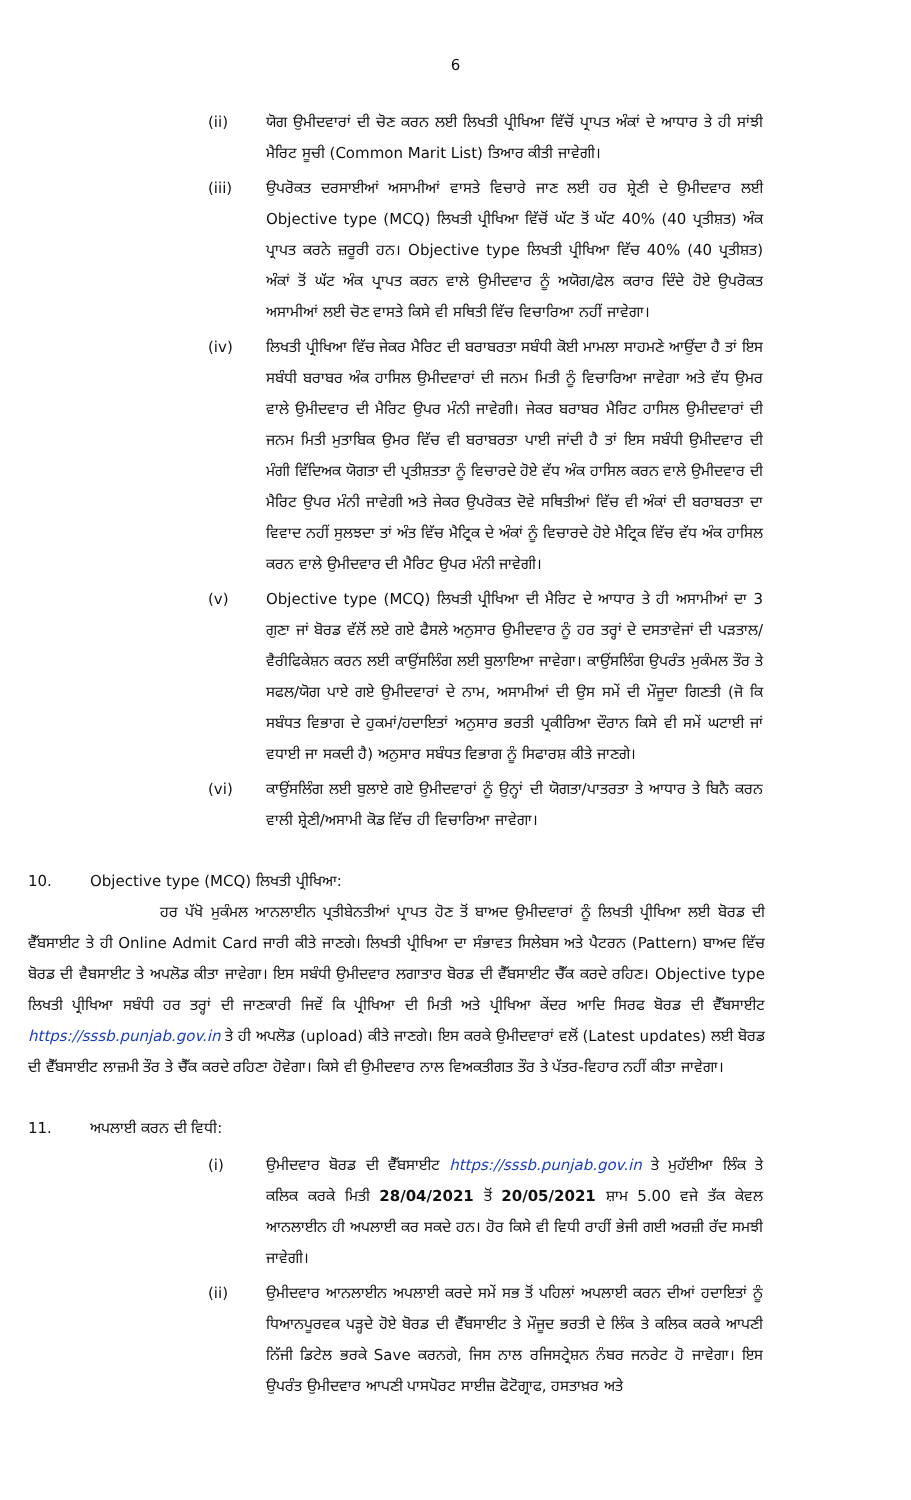6
(ii) ਯੋਗ ਉਮੀਦਵਾਰਾਂ ਦੀ ਚੋਣ ਕਰਨ ਲਈ ਲਿਖਤੀ ਪ੍ਰੀਖਿਆ ਵਿੱਚੋਂ ਪ੍ਰਾਪਤ ਅੰਕਾਂ ਦੇ ਆਧਾਰ ਤੇ ਹੀ ਸਾਂਝੀ ਮੈਰਿਟ ਸੂਚੀ (Common Marit List) ਤਿਆਰ ਕੀਤੀ ਜਾਵੇਗੀ।
(iii) ਉਪਰੋਕਤ ਦਰਸਾਈਆਂ ਅਸਾਮੀਆਂ ਵਾਸਤੇ ਵਿਚਾਰੇ ਜਾਣ ਲਈ ਹਰ ਸ਼੍ਰੇਣੀ ਦੇ ਉਮੀਦਵਾਰ ਲਈ Objective type (MCQ) ਲਿਖਤੀ ਪ੍ਰੀਖਿਆ ਵਿੱਚੋਂ ਘੱਟ ਤੋਂ ਘੱਟ 40% (40 ਪ੍ਰਤੀਸ਼ਤ) ਅੰਕ ਪ੍ਰਾਪਤ ਕਰਨੇ ਜ਼ਰੂਰੀ ਹਨ। Objective type ਲਿਖਤੀ ਪ੍ਰੀਖਿਆ ਵਿੱਚ 40% (40 ਪ੍ਰਤੀਸ਼ਤ) ਅੰਕਾਂ ਤੋਂ ਘੱਟ ਅੰਕ ਪ੍ਰਾਪਤ ਕਰਨ ਵਾਲੇ ਉਮੀਦਵਾਰ ਨੂੰ ਅਯੋਗ/ਫੇਲ ਕਰਾਰ ਦਿੰਦੇ ਹੋਏ ਉਪਰੋਕਤ ਅਸਾਮੀਆਂ ਲਈ ਚੋਣ ਵਾਸਤੇ ਕਿਸੇ ਵੀ ਸਥਿਤੀ ਵਿੱਚ ਵਿਚਾਰਿਆ ਨਹੀਂ ਜਾਵੇਗਾ।
(iv) ਲਿਖਤੀ ਪ੍ਰੀਖਿਆ ਵਿੱਚ ਜੇਕਰ ਮੈਰਿਟ ਦੀ ਬਰਾਬਰਤਾ ਸਬੰਧੀ ਕੋਈ ਮਾਮਲਾ ਸਾਹਮਣੇ ਆਉਂਦਾ ਹੈ ਤਾਂ ਇਸ ਸਬੰਧੀ ਬਰਾਬਰ ਅੰਕ ਹਾਸਿਲ ਉਮੀਦਵਾਰਾਂ ਦੀ ਜਨਮ ਮਿਤੀ ਨੂੰ ਵਿਚਾਰਿਆ ਜਾਵੇਗਾ ਅਤੇ ਵੱਧ ਉਮਰ ਵਾਲੇ ਉਮੀਦਵਾਰ ਦੀ ਮੈਰਿਟ ਉਪਰ ਮੰਨੀ ਜਾਵੇਗੀ। ਜੇਕਰ ਬਰਾਬਰ ਮੈਰਿਟ ਹਾਸਿਲ ਉਮੀਦਵਾਰਾਂ ਦੀ ਜਨਮ ਮਿਤੀ ਮੁਤਾਬਿਕ ਉਮਰ ਵਿੱਚ ਵੀ ਬਰਾਬਰਤਾ ਪਾਈ ਜਾਂਦੀ ਹੈ ਤਾਂ ਇਸ ਸਬੰਧੀ ਉਮੀਦਵਾਰ ਦੀ ਮੰਗੀ ਵਿੱਦਿਅਕ ਯੋਗਤਾ ਦੀ ਪ੍ਰਤੀਸ਼ਤਤਾ ਨੂੰ ਵਿਚਾਰਦੇ ਹੋਏ ਵੱਧ ਅੰਕ ਹਾਸਿਲ ਕਰਨ ਵਾਲੇ ਉਮੀਦਵਾਰ ਦੀ ਮੈਰਿਟ ਉਪਰ ਮੰਨੀ ਜਾਵੇਗੀ ਅਤੇ ਜੇਕਰ ਉਪਰੋਕਤ ਦੋਵੇ ਸਥਿਤੀਆਂ ਵਿੱਚ ਵੀ ਅੰਕਾਂ ਦੀ ਬਰਾਬਰਤਾ ਦਾ ਵਿਵਾਦ ਨਹੀਂ ਸੁਲਝਦਾ ਤਾਂ ਅੰਤ ਵਿੱਚ ਮੈਟ੍ਰਿਕ ਦੇ ਅੰਕਾਂ ਨੂੰ ਵਿਚਾਰਦੇ ਹੋਏ ਮੈਟ੍ਰਿਕ ਵਿੱਚ ਵੱਧ ਅੰਕ ਹਾਸਿਲ ਕਰਨ ਵਾਲੇ ਉਮੀਦਵਾਰ ਦੀ ਮੈਰਿਟ ਉਪਰ ਮੰਨੀ ਜਾਵੇਗੀ।
(v) Objective type (MCQ) ਲਿਖਤੀ ਪ੍ਰੀਖਿਆ ਦੀ ਮੈਰਿਟ ਦੇ ਆਧਾਰ ਤੇ ਹੀ ਅਸਾਮੀਆਂ ਦਾ 3 ਗੁਣਾ ਜਾਂ ਬੋਰਡ ਵੱਲੋਂ ਲਏ ਗਏ ਫੈਸਲੇ ਅਨੁਸਾਰ ਉਮੀਦਵਾਰ ਨੂੰ ਹਰ ਤਰ੍ਹਾਂ ਦੇ ਦਸਤਾਵੇਜਾਂ ਦੀ ਪੜਤਾਲ/ਵੈਰੀਫਿਕੇਸ਼ਨ ਕਰਨ ਲਈ ਕਾਉਂਸਲਿੰਗ ਲਈ ਬੁਲਾਇਆ ਜਾਵੇਗਾ। ਕਾਉਂਸਲਿੰਗ ਉਪਰੰਤ ਮੁਕੰਮਲ ਤੌਰ ਤੇ ਸਫਲ/ਯੋਗ ਪਾਏ ਗਏ ਉਮੀਦਵਾਰਾਂ ਦੇ ਨਾਮ, ਅਸਾਮੀਆਂ ਦੀ ਉਸ ਸਮੇਂ ਦੀ ਮੌਜੂਦਾ ਗਿਣਤੀ (ਜੋ ਕਿ ਸਬੰਧਤ ਵਿਭਾਗ ਦੇ ਹੁਕਮਾਂ/ਹਦਾਇਤਾਂ ਅਨੁਸਾਰ ਭਰਤੀ ਪ੍ਰਕੀਰਿਆ ਦੌਰਾਨ ਕਿਸੇ ਵੀ ਸਮੇਂ ਘਟਾਈ ਜਾਂ ਵਧਾਈ ਜਾ ਸਕਦੀ ਹੈ) ਅਨੁਸਾਰ ਸਬੰਧਤ ਵਿਭਾਗ ਨੂੰ ਸਿਫਾਰਸ਼ ਕੀਤੇ ਜਾਣਗੇ।
(vi) ਕਾਉਂਸਲਿੰਗ ਲਈ ਬੁਲਾਏ ਗਏ ਉਮੀਦਵਾਰਾਂ ਨੂੰ ਉਨ੍ਹਾਂ ਦੀ ਯੋਗਤਾ/ਪਾਤਰਤਾ ਤੇ ਆਧਾਰ ਤੇ ਬਿਨੈ ਕਰਨ ਵਾਲੀ ਸ਼੍ਰੇਣੀ/ਅਸਾਮੀ ਕੋਡ ਵਿੱਚ ਹੀ ਵਿਚਾਰਿਆ ਜਾਵੇਗਾ।
10. Objective type (MCQ) ਲਿਖਤੀ ਪ੍ਰੀਖਿਆ:
ਹਰ ਪੱਖੋ ਮੁਕੰਮਲ ਆਨਲਾਈਨ ਪ੍ਰਤੀਬੇਨਤੀਆਂ ਪ੍ਰਾਪਤ ਹੋਣ ਤੋਂ ਬਾਅਦ ਉਮੀਦਵਾਰਾਂ ਨੂੰ ਲਿਖਤੀ ਪ੍ਰੀਖਿਆ ਲਈ ਬੋਰਡ ਦੀ ਵੈੱਬਸਾਈਟ ਤੇ ਹੀ Online Admit Card ਜਾਰੀ ਕੀਤੇ ਜਾਣਗੇ। ਲਿਖਤੀ ਪ੍ਰੀਖਿਆ ਦਾ ਸੰਭਾਵਤ ਸਿਲੇਬਸ ਅਤੇ ਪੈਟਰਨ (Pattern) ਬਾਅਦ ਵਿੱਚ ਬੋਰਡ ਦੀ ਵੈਬਸਾਈਟ ਤੇ ਅਪਲੋਡ ਕੀਤਾ ਜਾਵੇਗਾ। ਇਸ ਸਬੰਧੀ ਉਮੀਦਵਾਰ ਲਗਾਤਾਰ ਬੋਰਡ ਦੀ ਵੈੱਬਸਾਈਟ ਚੈੱਕ ਕਰਦੇ ਰਹਿਣ। Objective type ਲਿਖਤੀ ਪ੍ਰੀਖਿਆ ਸਬੰਧੀ ਹਰ ਤਰ੍ਹਾਂ ਦੀ ਜਾਣਕਾਰੀ ਜਿਵੇਂ ਕਿ ਪ੍ਰੀਖਿਆ ਦੀ ਮਿਤੀ ਅਤੇ ਪ੍ਰੀਖਿਆ ਕੇਂਦਰ ਆਦਿ ਸਿਰਫ ਬੋਰਡ ਦੀ ਵੈੱਬਸਾਈਟ https://sssb.punjab.gov.in ਤੇ ਹੀ ਅਪਲੋਡ (upload) ਕੀਤੇ ਜਾਣਗੇ। ਇਸ ਕਰਕੇ ਉਮੀਦਵਾਰਾਂ ਵਲੋਂ (Latest updates) ਲਈ ਬੋਰਡ ਦੀ ਵੈੱਬਸਾਈਟ ਲਾਜ਼ਮੀ ਤੌਰ ਤੇ ਚੈੱਕ ਕਰਦੇ ਰਹਿਣਾ ਹੋਵੇਗਾ। ਕਿਸੇ ਵੀ ਉਮੀਦਵਾਰ ਨਾਲ ਵਿਅਕਤੀਗਤ ਤੌਰ ਤੇ ਪੱਤਰ-ਵਿਹਾਰ ਨਹੀਂ ਕੀਤਾ ਜਾਵੇਗਾ।
11. ਅਪਲਾਈ ਕਰਨ ਦੀ ਵਿਧੀ:
(i) ਉਮੀਦਵਾਰ ਬੋਰਡ ਦੀ ਵੈੱਬਸਾਈਟ https://sssb.punjab.gov.in ਤੇ ਮੁਹੱਈਆ ਲਿੰਕ ਤੇ ਕਲਿਕ ਕਰਕੇ ਮਿਤੀ 28/04/2021 ਤੋਂ 20/05/2021 ਸ਼ਾਮ 5.00 ਵਜੇ ਤੱਕ ਕੇਵਲ ਆਨਲਾਈਨ ਹੀ ਅਪਲਾਈ ਕਰ ਸਕਦੇ ਹਨ। ਹੋਰ ਕਿਸੇ ਵੀ ਵਿਧੀ ਰਾਹੀਂ ਭੇਜੀ ਗਈ ਅਰਜ਼ੀ ਰੱਦ ਸਮਝੀ ਜਾਵੇਗੀ।
(ii) ਉਮੀਦਵਾਰ ਆਨਲਾਈਨ ਅਪਲਾਈ ਕਰਦੇ ਸਮੇਂ ਸਭ ਤੋਂ ਪਹਿਲਾਂ ਅਪਲਾਈ ਕਰਨ ਦੀਆਂ ਹਦਾਇਤਾਂ ਨੂੰ ਧਿਆਨਪੂਰਵਕ ਪੜ੍ਹਦੇ ਹੋਏ ਬੋਰਡ ਦੀ ਵੈੱਬਸਾਈਟ ਤੇ ਮੌਜੂਦ ਭਰਤੀ ਦੇ ਲਿੰਕ ਤੇ ਕਲਿਕ ਕਰਕੇ ਆਪਣੀ ਨਿੱਜੀ ਡਿਟੇਲ ਭਰਕੇ Save ਕਰਨਗੇ, ਜਿਸ ਨਾਲ ਰਜਿਸਟ੍ਰੇਸ਼ਨ ਨੰਬਰ ਜਨਰੇਟ ਹੋ ਜਾਵੇਗਾ। ਇਸ ਉਪਰੰਤ ਉਮੀਦਵਾਰ ਆਪਣੀ ਪਾਸਪੋਰਟ ਸਾਈਜ਼ ਫੋਟੋਗ੍ਰਾਫ, ਹਸਤਾਖ਼ਰ ਅਤੇ